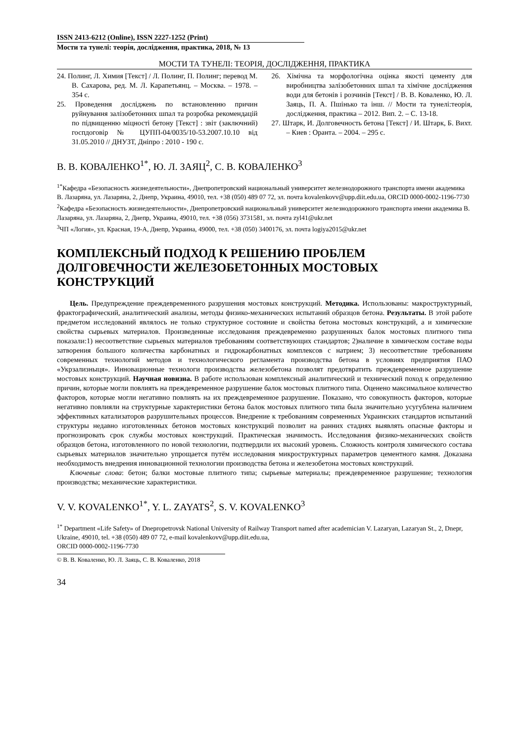ISSN 2413-6212 (Online), ISSN 2227-1252 (Print)
Мости та тунелі: теорія, дослідження, практика, 2018, № 13
МОСТИ ТА ТУНЕЛІ: ТЕОРІЯ, ДОСЛІДЖЕННЯ, ПРАКТИКА
24. Полинг, Л. Химия [Текст] / Л. Полинг, П. Полинг; перевод М. В. Сахарова, ред. М. Л. Карапетьянц. – Москва. – 1978. – 354 с.
25. Проведення досліджень по встановленню причин руйнування залізобетонних шпал та розробка рекомендацій по підвищенню міцності бетону [Текст] : звіт (заключний) госпдоговір № ЦУПП-04/0035/10-53.2007.10.10 від 31.05.2010 // ДНУЗТ, Дніпро : 2010 - 190 с.
26. Хімічна та морфологічна оцінка якості цементу для виробництва залізобетонних шпал та хімічне дослідження води для бетонів і розчинів [Текст] / В. В. Коваленко, Ю. Л. Заяць, П. А. Пшінько та інш. // Мости та тунелі:теорія, дослідження, практика – 2012. Вип. 2. – С. 13-18.
27. Штарк, И. Долговечность бетона [Текст] / И. Штарк, Б. Вихт. – Киев : Оранта. – 2004. – 295 с.
В. В. КОВАЛЕНКО<sup>1*</sup>, Ю. Л. ЗАЯЦ<sup>2</sup>, С. В. КОВАЛЕНКО<sup>3</sup>
<sup>1*</sup>Кафедра «Безопасность жизнедеятельности», Днепропетровский национальный университет железнодорожного транспорта имени академика В. Лазаряна, ул. Лазаряна, 2, Днепр, Украина, 49010, тел. +38 (050) 489 07 72, эл. почта kovalenkovv@upp.diit.edu.ua, ORCID 0000-0002-1196-7730
<sup>2</sup> Кафедра «Безопасность жизнедеятельности», Днепропетровский национальный университет железнодорожного транспорта имени академика В. Лазаряна, ул. Лазаряна, 2, Днепр, Украина, 49010, тел. +38 (056) 3731581, эл. почта zyl41@ukr.net
<sup>3</sup> ЧП «Логия», ул. Красная, 19-А, Днепр, Украина, 49000, тел. +38 (050) 3400176, эл. почта logiya2015@ukr.net
КОМПЛЕКСНЫЙ ПОДХОД К РЕШЕНИЮ ПРОБЛЕМ ДОЛГОВЕЧНОСТИ ЖЕЛЕЗОБЕТОННЫХ МОСТОВЫХ КОНСТРУКЦИЙ
Цель. Предупреждение преждевременного разрушения мостовых конструкций. Методика. Использованы: макроструктурный, фрактографический, аналитический анализы, методы физико-механических испытаний образцов бетона. Результаты. В этой работе предметом исследований являлось не только структурное состояние и свойства бетона мостовых конструкций, а и химические свойства сырьевых материалов. Произведенные исследования преждевременно разрушенных балок мостовых плитного типа показали:1) несоответствие сырьевых материалов требованиям соответствующих стандартов; 2)наличие в химическом составе воды затворения большого количества карбонатных и гидрокарбонатных комплексов с натрием; 3) несоответствие требованиям современных технологий методов и технологического регламента производства бетона в условиях предприятия ПАО «Укрзализныця». Инновационные технологи производства железобетона позволят предотвратить преждевременное разрушение мостовых конструкций. Научная новизна. В работе использован комплексный аналитический и технический поход к определению причин, которые могли повлиять на преждевременное разрушение балок мостовых плитного типа. Оценено максимальное количество факторов, которые могли негативно повлиять на их преждевременное разрушение. Показано, что совокупность факторов, которые негативно повлияли на структурные характеристики бетона балок мостовых плитного типа была значительно усугублена наличием эффективных катализаторов разрушительных процессов. Внедрение к требованиям современных Украинских стандартов испытаний структуры недавно изготовленных бетонов мостовых конструкций позволит на ранних стадиях выявлять опасные факторы и прогнозировать срок службы мостовых конструкций. Практическая значимость. Исследования физико-механических свойств образцов бетона, изготовленного по новой технологии, подтвердили их высокий уровень. Сложность контроля химического состава сырьевых материалов значительно упрощается путём исследования микроструктурных параметров цементного камня. Доказана необходимость внедрения инновационной технологии производства бетона и железобетона мостовых конструкций.
Ключевые слова: бетон; балки мостовые плитного типа; сырьевые материалы; преждевременное разрушение; технология производства; механические характеристики.
V. V. KOVALENKO<sup>1*</sup>, Y. L. ZAYATS<sup>2</sup>, S. V. KOVALENKO<sup>3</sup>
<sup>1*</sup> Department «Life Safety» of Dnepropetrovsk National University of Railway Transport named after academician V. Lazaryan, Lazaryan St., 2, Dnepr, Ukraine, 49010, tel. +38 (050) 489 07 72, e-mail kovalenkovv@upp.diit.edu.ua,
ORCID 0000-0002-1196-7730
© В. В. Коваленко, Ю. Л. Заяць, С. В. Коваленко, 2018
34